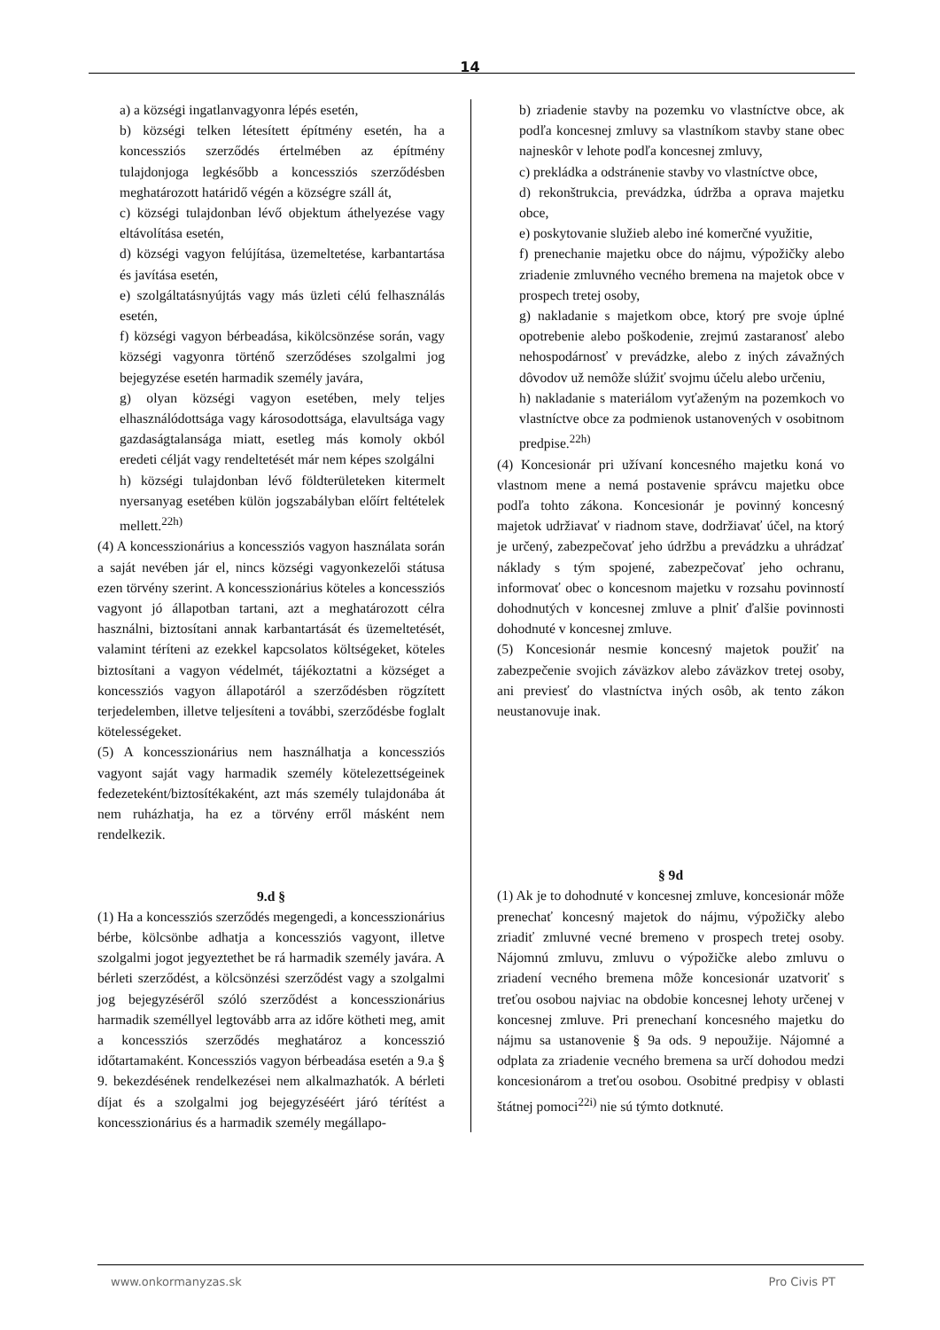14
a) a községi ingatlanvagyonra lépés esetén,
b) községi telken létesített építmény esetén, ha a koncessziós szerződés értelmében az építmény tulajdonjoga legkésőbb a koncessziós szerződésben meghatározott határidő végén a községre száll át,
c) községi tulajdonban lévő objektum áthelyezése vagy eltávolítása esetén,
d) községi vagyon felújítása, üzemeltetése, karbantartása és javítása esetén,
e) szolgáltatásnyújtás vagy más üzleti célú felhasználás esetén,
f) községi vagyon bérbeadása, kikölcsönzése során, vagy községi vagyonra történő szerződéses szolgalmi jog bejegyzése esetén harmadik személy javára,
g) olyan községi vagyon esetében, mely teljes elhasználódottsága vagy károsodottsága, elavultsága vagy gazdaságtalansága miatt, esetleg más komoly okból eredeti célját vagy rendeltetését már nem képes szolgálni
h) községi tulajdonban lévő földterületeken kitermelt nyersanyag esetében külön jogszabályban előírt feltételek mellett.<sup>22h)</sup>
(4) A koncesszionárius a koncessziós vagyon használata során a saját nevében jár el, nincs községi vagyonkezelői státusa ezen törvény szerint. A koncesszionárius köteles a koncessziós vagyont jó állapotban tartani, azt a meghatározott célra használni, biztosítani annak karbantartását és üzemeltetését, valamint téríteni az ezekkel kapcsolatos költségeket, köteles biztosítani a vagyon védelmét, tájékoztatni a községet a koncessziós vagyon állapotáról a szerződésben rögzített terjedelemben, illetve teljesíteni a további, szerződésbe foglalt kötelességeket.
(5) A koncesszionárius nem használhatja a koncessziós vagyont saját vagy harmadik személy kötelezettségeinek fedezeteként/biztosítékaként, azt más személy tulajdonába át nem ruházhatja, ha ez a törvény erről másként nem rendelkezik.
9.d §
(1) Ha a koncessziós szerződés megengedi, a koncesszionárius bérbe, kölcsönbe adhatja a koncessziós vagyont, illetve szolgalmi jogot jegyeztethet be rá harmadik személy javára. A bérleti szerződést, a kölcsönzési szerződést vagy a szolgalmi jog bejegyzéséről szóló szerződést a koncesszionárius harmadik személlyel legtovább arra az időre kötheti meg, amit a koncessziós szerződés meghatároz a koncesszió időtartamaként. Koncessziós vagyon bérbeadása esetén a 9.a § 9. bekezdésének rendelkezései nem alkalmazhatók. A bérleti díjat és a szolgalmi jog bejegyzéséért járó térítést a koncesszionárius és a harmadik személy megállapo-
b) zriadenie stavby na pozemku vo vlastníctve obce, ak podľa koncesnej zmluvy sa vlastníkom stavby stane obec najneskôr v lehote podľa koncesnej zmluvy,
c) prekládka a odstránenie stavby vo vlastníctve obce,
d) rekonštrukcia, prevádzka, údržba a oprava majetku obce,
e) poskytovanie služieb alebo iné komerčné využitie,
f) prenechanie majetku obce do nájmu, výpožičky alebo zriadenie zmluvného vecného bremena na majetok obce v prospech tretej osoby,
g) nakladanie s majetkom obce, ktorý pre svoje úplné opotrebenie alebo poškodenie, zrejmú zastaranosť alebo nehospodárnosť v prevádzke, alebo z iných závažných dôvodov už nemôže slúžiť svojmu účelu alebo určeniu,
h) nakladanie s materiálom vyťaženým na pozemkoch vo vlastníctve obce za podmienok ustanovených v osobitnom predpise.<sup>22h)</sup>
(4) Koncesionár pri užívaní koncesného majetku koná vo vlastnom mene a nemá postavenie správcu majetku obce podľa tohto zákona. Koncesionár je povinný koncesný majetok udržiavať v riadnom stave, dodržiavať účel, na ktorý je určený, zabezpečovať jeho údržbu a prevádzku a uhrádzať náklady s tým spojené, zabezpečovať jeho ochranu, informovať obec o koncesnom majetku v rozsahu povinností dohodnutých v koncesnej zmluve a plniť ďalšie povinnosti dohodnuté v koncesnej zmluve.
(5) Koncesionár nesmie koncesný majetok použiť na zabezpečenie svojich záväzkov alebo záväzkov tretej osoby, ani previesť do vlastníctva iných osôb, ak tento zákon neustanovuje inak.
§ 9d
(1) Ak je to dohodnuté v koncesnej zmluve, koncesionár môže prenechať koncesný majetok do nájmu, výpožičky alebo zriadiť zmluvné vecné bremeno v prospech tretej osoby. Nájomnú zmluvu, zmluvu o výpožičke alebo zmluvu o zriadení vecného bremena môže koncesionár uzatvoriť s treťou osobou najviac na obdobie koncesnej lehoty určenej v koncesnej zmluve. Pri prenechaní koncesného majetku do nájmu sa ustanovenie § 9a ods. 9 nepoužije. Nájomné a odplata za zriadenie vecného bremena sa určí dohodou medzi koncesionárom a treťou osobou. Osobitné predpisy v oblasti štátnej pomoci<sup>22i)</sup> nie sú týmto dotknuté.
www.onkormanyzas.sk Pro Civis PT